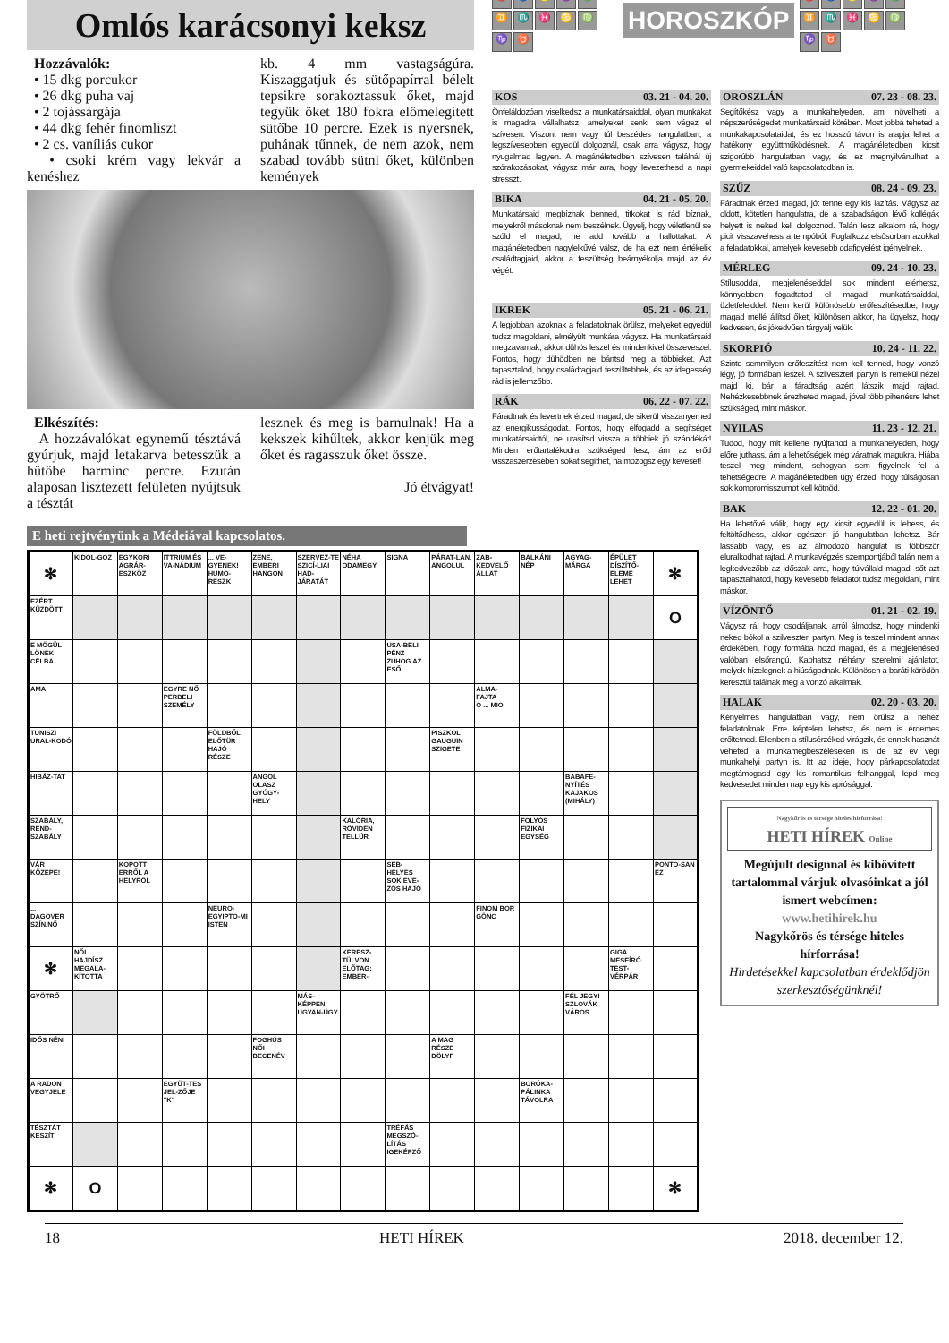Omlós karácsonyi keksz
Hozzávalók:
• 15 dkg porcukor
• 26 dkg puha vaj
• 2 tojássárgája
• 44 dkg fehér finomliszt
• 2 cs. vaníliás cukor
• csoki krém vagy lekvár a kenéshez
kb. 4 mm vastagságúra. Kiszaggatjuk és sütőpapírral bélelt tepsikre sorakoztassuk őket, majd tegyük őket 180 fokra előmelegített sütőbe 10 percre. Ezek is nyersnek, puhának tűnnek, de nem azok, nem szabad tovább sütni őket, különben kemények
Elkészítés:
A hozzávalókat egynemű tésztává gyúrjuk, majd letakarva betesszük a hűtőbe harminc percre. Ezután alaposan lisztezett felületen nyújtsuk a tésztát
lesznek és meg is barnulnak! Ha a kekszek kihűltek, akkor kenjük meg őket és ragasszuk őket össze.
Jó étvágyat!
♈ ♐ ♌ ♒ ♎ ♊ ♏ ♓ ♋ ♍ ♑ ♉
HOROSZKÓP
♈ ♐ ♌ ♒ ♎ ♊ ♏ ♓ ♋ ♍ ♑ ♉
KOS 03. 21 - 04. 20.
Önfeláldozóan viselkedsz a munkatársaiddal, olyan munkákat is magadra vállalhatsz, amelyeket senki sem végez el szívesen. Viszont nem vagy túl beszédes hangulatban, a legszívesebben egyedül dolgoznál, csak arra vágysz, hogy nyugalmad legyen. A magánéletedben szívesen találnál új szórakozásokat, vágysz már arra, hogy levezethesd a napi stresszt.
BIKA 04. 21 - 05. 20.
Munkatársaid megbíznak benned, titkokat is rád bíznak, melyekről másoknak nem beszélnek. Ügyelj, hogy véletlenül se szóld el magad, ne add tovább a hallottakat. A magánéletedben nagylelkűvé válsz, de ha ezt nem értékelik családtagjaid, akkor a feszültség beárnyékolja majd az év végét.
IKREK 05. 21 - 06. 21.
A legjobban azoknak a feladatoknak örülsz, melyeket egyedül tudsz megoldani, elmélyült munkára vágysz. Ha munkatársaid megzavarnak, akkor dühös leszel és mindenkivel összeveszel. Fontos, hogy dühödben ne bántsd meg a többieket. Azt tapasztalod, hogy családtagjaid feszültebbek, és az idegesség rád is jellemzőbb.
RÁK 06. 22 - 07. 22.
Fáradtnak és levertnek érzed magad, de sikerül visszanyerned az energikusságodat. Fontos, hogy elfogadd a segítséget munkatársaidtól, ne utasítsd vissza a többiek jó szándékát! Minden erőtartalékodra szükséged lesz, ám az erőd visszaszerzésében sokat segíthet, ha mozogsz egy keveset!
E heti rejtvényünk a Médeiával kapcsolatos.
| ✻ | KIDOL-GOZ | EGYKORI AGRÁR-ESZKÖZ | ITTRIUM ÉS VA-NÁDIUM | ... VE-GYENEK! HUMO-RESZK | ZENE, EMBERI HANGON | SZERVEZ-TE SZICÍ-LIAI HAD-JÁRATÁT | NÉHA ODAMEGY | SIGNA | PÁRAT-LAN, ANGOLUL | ZAB-KEDVELŐ ÁLLAT | BALKÁNI NÉP | AGYAG-MÁRGA | ÉPÜLET DÍSZÍTŐ-ELEME LEHET | ✻ |
| EZÉRT KÜZDÖTT | | | | | | | | | | | | | | O |
| E MÖGÜL LÖNEK CÉLBA | | | | | | | | USA-BELI PÉNZ ZUHOG AZ ESŐ | | | | | | |
| AMA | | | EGYRE NŐ PERBELI SZEMÉLY | | | | | | | ALMA-FAJTA O ... MIO | | | | |
| TUNISZI URAL-KODÓ | | | | FÖLDBŐL ELŐTÜR HAJÓ RÉSZE | | | | | PISZKOL GAUGUIN SZIGETE | | | | | |
| HIBÁZ-TAT | | | | | ANGOL OLASZ GYÓGY-HELY | | | | | | | BABAFE-NYÍTÉS KAJAKOS (MIHÁLY) | | |
| SZABÁLY, REND-SZABÁLY | | | | | | | KALÓRIA, RÖVIDEN TELLÚR | | | | FOLYÓS FIZIKAI EGYSÉG | | | |
| VÁR KÖZEPE! | | KOPOTT ERRŐL A HELYRŐL | | | | | | SEB-HELYES SOK EVE-ZŐS HAJÓ | | | | | | PONTO-SAN EZ |
| ... DAGOVER SZÍN.NŐ | | | | NEURO- EGYIPTO-MI ISTEN | | | | | | FINOM BOR GÖNC | | | | |
| ✻ | NŐI HAJDÍSZ MEGALA-KÍTOTTA | | | | | | KERESZ-TÜLVON ELŐTAG: EMBER- | | | | | | GIGA MESEÍRÓ TEST-VÉRPÁR | |
| GYÖTRŐ | | | | | | MÁS-KÉPPEN UGYAN-ÚGY | | | | | | FÉL JEGY! SZLOVÁK VÁROS | | |
| IDŐS NÉNI | | | | | FOGHÚS NŐI BECENÉV | | | | A MAG RÉSZE DÖLYF | | | | | |
| A RADON VEGYJELE | | | EGYÜT-TES JEL-ZŐJE "K" | | | | | | | | BORÓKA-PÁLINKA TÁVOLRA | | | |
| TÉSZTÁT KÉSZÍT | | | | | | | | TRÉFÁS MEGSZÓ-LÍTÁS IGEKÉPZŐ | | | | | | |
| ✻ | O | | | | | | | | | | | | | ✻ |
OROSZLÁN 07. 23 - 08. 23.
Segítőkész vagy a munkahelyeden, ami növelheti a népszerűségedet munkatársaid körében. Most jobbá teheted a munkakapcsolataidat, és ez hosszú távon is alapja lehet a hatékony együttműködésnek. A magánéletedben kicsit szigorúbb hangulatban vagy, és ez megnyilvánulhat a gyermekeiddel való kapcsolatodban is.
SZŰZ 08. 24 - 09. 23.
Fáradtnak érzed magad, jót tenne egy kis lazítás. Vágysz az oldott, kötetlen hangulatra, de a szabadságon lévő kollégák helyett is neked kell dolgoznod. Talán lesz alkalom rá, hogy picit visszavehess a tempóból. Foglalkozz elsősorban azokkal a feladatokkal, amelyek kevesebb odafigyelést igényelnek.
MÉRLEG 09. 24 - 10. 23.
Stílusoddal, megjelenéseddel sok mindent elérhetsz, könnyebben fogadtatod el magad munkatársaiddal, üzletfeleiddel. Nem kerül különösebb erőfeszítésedbe, hogy magad mellé állítsd őket, különösen akkor, ha ügyelsz, hogy kedvesen, és jókedvűen tárgyalj velük.
SKORPIÓ 10. 24 - 11. 22.
Szinte semmilyen erőfeszítést nem kell tenned, hogy vonzó légy, jó formában leszel. A szilveszteri partyn is remekül nézel majd ki, bár a fáradtság azért látszik majd rajtad. Nehézkesebbnek érezheted magad, jóval több pihenésre lehet szükséged, mint máskor.
NYILAS 11. 23 - 12. 21.
Tudod, hogy mit kellene nyújtanod a munkahelyeden, hogy előre juthass, ám a lehetőségek még váratnak magukra. Hiába teszel meg mindent, sehogyan sem figyelnek fel a tehetségedre. A magánéletedben úgy érzed, hogy túlságosan sok kompromisszumot kell kötnöd.
BAK 12. 22 - 01. 20.
Ha lehetővé válik, hogy egy kicsit egyedül is lehess, és feltöltődhess, akkor egészen jó hangulatban lehetsz. Bár lassabb vagy, és az álmodozó hangulat is többször eluralkodhat rajtad. A munkavégzés szempontjából talán nem a legkedvezőbb az időszak arra, hogy túlvállald magad, sőt azt tapasztalhatod, hogy kevesebb feladatot tudsz megoldani, mint máskor.
VÍZÖNTŐ 01. 21 - 02. 19.
Vágysz rá, hogy csodáljanak, arról álmodsz, hogy mindenki neked bókol a szilveszteri partyn. Meg is teszel mindent annak érdekében, hogy formába hozd magad, és a megjelenésed valóban elsőrangú. Kaphatsz néhány szerelmi ajánlatot, melyek hízelegnek a hiúságodnak. Különösen a baráti körödön keresztül találnak meg a vonzó alkalmak.
HALAK 02. 20 - 03. 20.
Kényelmes hangulatban vagy, nem örülsz a nehéz feladatoknak. Erre képtelen lehetsz, és nem is érdemes erőltetned. Ellenben a stílusérzéked virágzik, és ennek hasznát veheted a munkamegbeszéléseken is, de az év végi munkahelyi partyn is. Itt az ideje, hogy párkapcsolatodat megtámogasd egy kis romantikus felhanggal, lepd meg kedvesedet minden nap egy kis aprósággal.
Nagykőrös és térsége hiteles hírforrása!
HETI HÍREK Online
Megújult designnal és kibővített tartalommal várjuk olvasóinkat a jól ismert webcímen:
www.hetihirek.hu
Nagykőrös és térsége hiteles hírforrása!
Hirdetésekkel kapcsolatban érdeklődjön szerkesztőségünknél!
18 HETI HÍREK 2018. december 12.